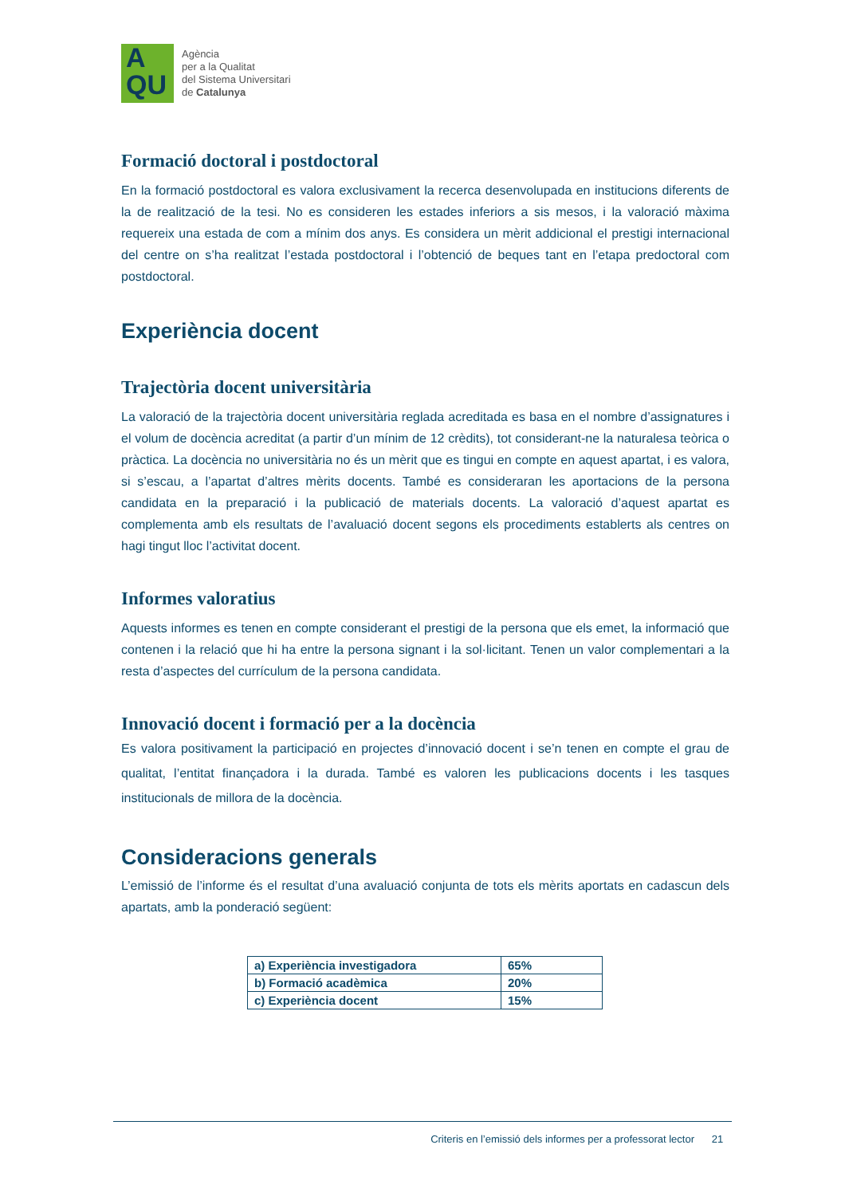A
QU
Agència
per a la Qualitat
del Sistema Universitari
de Catalunya
Formació doctoral i postdoctoral
En la formació postdoctoral es valora exclusivament la recerca desenvolupada en institucions diferents de la de realització de la tesi. No es consideren les estades inferiors a sis mesos, i la valoració màxima requereix una estada de com a mínim dos anys. Es considera un mèrit addicional el prestigi internacional del centre on s’ha realitzat l’estada postdoctoral i l’obtenció de beques tant en l’etapa predoctoral com postdoctoral.
Experiència docent
Trajectòria docent universitària
La valoració de la trajectòria docent universitària reglada acreditada es basa en el nombre d’assignatures i el volum de docència acreditat (a partir d’un mínim de 12 crèdits), tot considerant-ne la naturalesa teòrica o pràctica. La docència no universitària no és un mèrit que es tingui en compte en aquest apartat, i es valora, si s’escau, a l’apartat d’altres mèrits docents. També es consideraran les aportacions de la persona candidata en la preparació i la publicació de materials docents. La valoració d’aquest apartat es complementa amb els resultats de l’avaluació docent segons els procediments establerts als centres on hagi tingut lloc l’activitat docent.
Informes valoratius
Aquests informes es tenen en compte considerant el prestigi de la persona que els emet, la informació que contenen i la relació que hi ha entre la persona signant i la sol·licitant. Tenen un valor complementari a la resta d’aspectes del currículum de la persona candidata.
Innovació docent i formació per a la docència
Es valora positivament la participació en projectes d’innovació docent i se’n tenen en compte el grau de qualitat, l’entitat finançadora i la durada. També es valoren les publicacions docents i les tasques institucionals de millora de la docència.
Consideracions generals
L’emissió de l’informe és el resultat d’una avaluació conjunta de tots els mèrits aportats en cadascun dels apartats, amb la ponderació següent:
| a) Experiència investigadora | 65% |
| b) Formació acadèmica | 20% |
| c) Experiència docent | 15% |
Criteris en l’emissió dels informes per a professorat lector 21